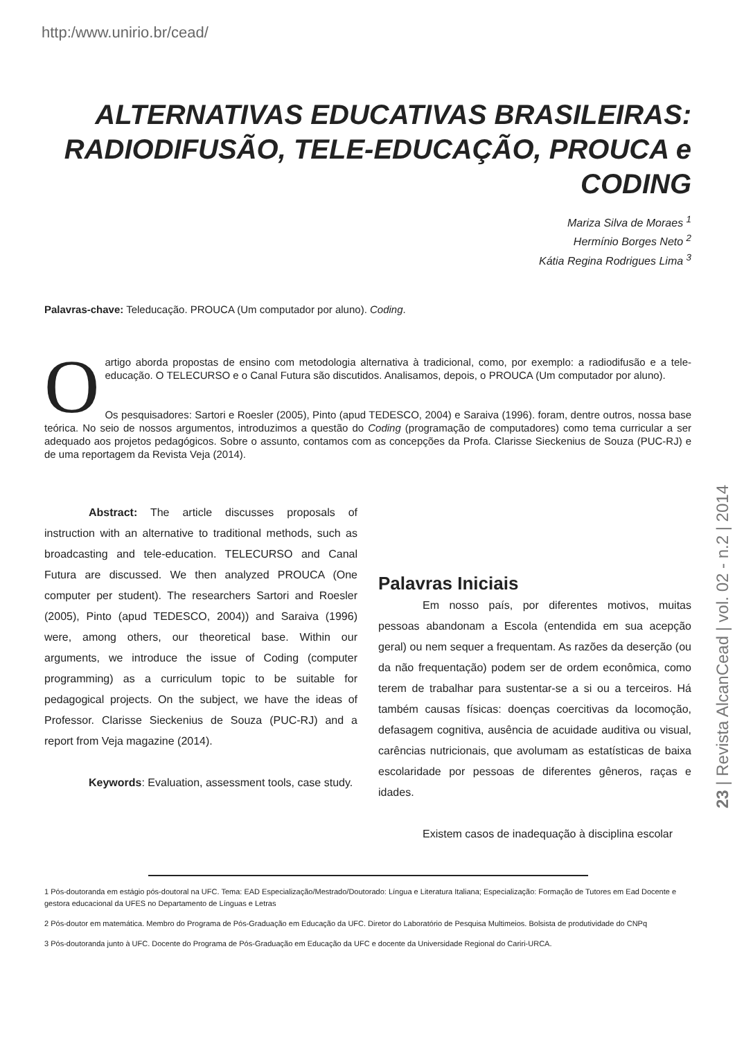http:/www.unirio.br/cead/
ALTERNATIVAS EDUCATIVAS BRASILEIRAS: RADIODIFUSÃO, TELE-EDUCAÇÃO, PROUCA e CODING
Mariza Silva de Moraes <sup>1</sup>
Hermínio Borges Neto <sup>2</sup>
Kátia Regina Rodrigues Lima <sup>3</sup>
Palavras-chave: Teleducação. PROUCA (Um computador por aluno). Coding.
Oartigo aborda propostas de ensino com metodologia alternativa à tradicional, como, por exemplo: a radiodifusão e a tele-educação. O TELECURSO e o Canal Futura são discutidos. Analisamos, depois, o PROUCA (Um computador por aluno).
Os pesquisadores: Sartori e Roesler (2005), Pinto (apud TEDESCO, 2004) e Saraiva (1996). foram, dentre outros, nossa base teórica. No seio de nossos argumentos, introduzimos a questão do Coding (programação de computadores) como tema curricular a ser adequado aos projetos pedagógicos. Sobre o assunto, contamos com as concepções da Profa. Clarisse Sieckenius de Souza (PUC-RJ) e de uma reportagem da Revista Veja (2014).
Abstract: The article discusses proposals of instruction with an alternative to traditional methods, such as broadcasting and tele-education. TELECURSO and Canal Futura are discussed. We then analyzed PROUCA (One computer per student). The researchers Sartori and Roesler (2005), Pinto (apud TEDESCO, 2004)) and Saraiva (1996) were, among others, our theoretical base. Within our arguments, we introduce the issue of Coding (computer programming) as a curriculum topic to be suitable for pedagogical projects. On the subject, we have the ideas of Professor. Clarisse Sieckenius de Souza (PUC-RJ) and a report from Veja magazine (2014).
Keywords: Evaluation, assessment tools, case study.
Palavras Iniciais
Em nosso país, por diferentes motivos, muitas pessoas abandonam a Escola (entendida em sua acepção geral) ou nem sequer a frequentam. As razões da deserção (ou da não frequentação) podem ser de ordem econômica, como terem de trabalhar para sustentar-se a si ou a terceiros. Há também causas físicas: doenças coercitivas da locomoção, defasagem cognitiva, ausência de acuidade auditiva ou visual, carências nutricionais, que avolumam as estatísticas de baixa escolaridade por pessoas de diferentes gêneros, raças e idades.
Existem casos de inadequação à disciplina escolar
1 Pós-doutoranda em estágio pós-doutoral na UFC. Tema: EAD Especialização/Mestrado/Doutorado: Língua e Literatura Italiana; Especialização: Formação de Tutores em Ead Docente e gestora educacional da UFES no Departamento de Línguas e Letras
2 Pós-doutor em matemática. Membro do Programa de Pós-Graduação em Educação da UFC. Diretor do Laboratório de Pesquisa Multimeios. Bolsista de produtividade do CNPq
3 Pós-doutoranda junto à UFC. Docente do Programa de Pós-Graduação em Educação da UFC e docente da Universidade Regional do Cariri-URCA.
23 | Revista AlcanCead | vol. 02 - n.2 | 2014